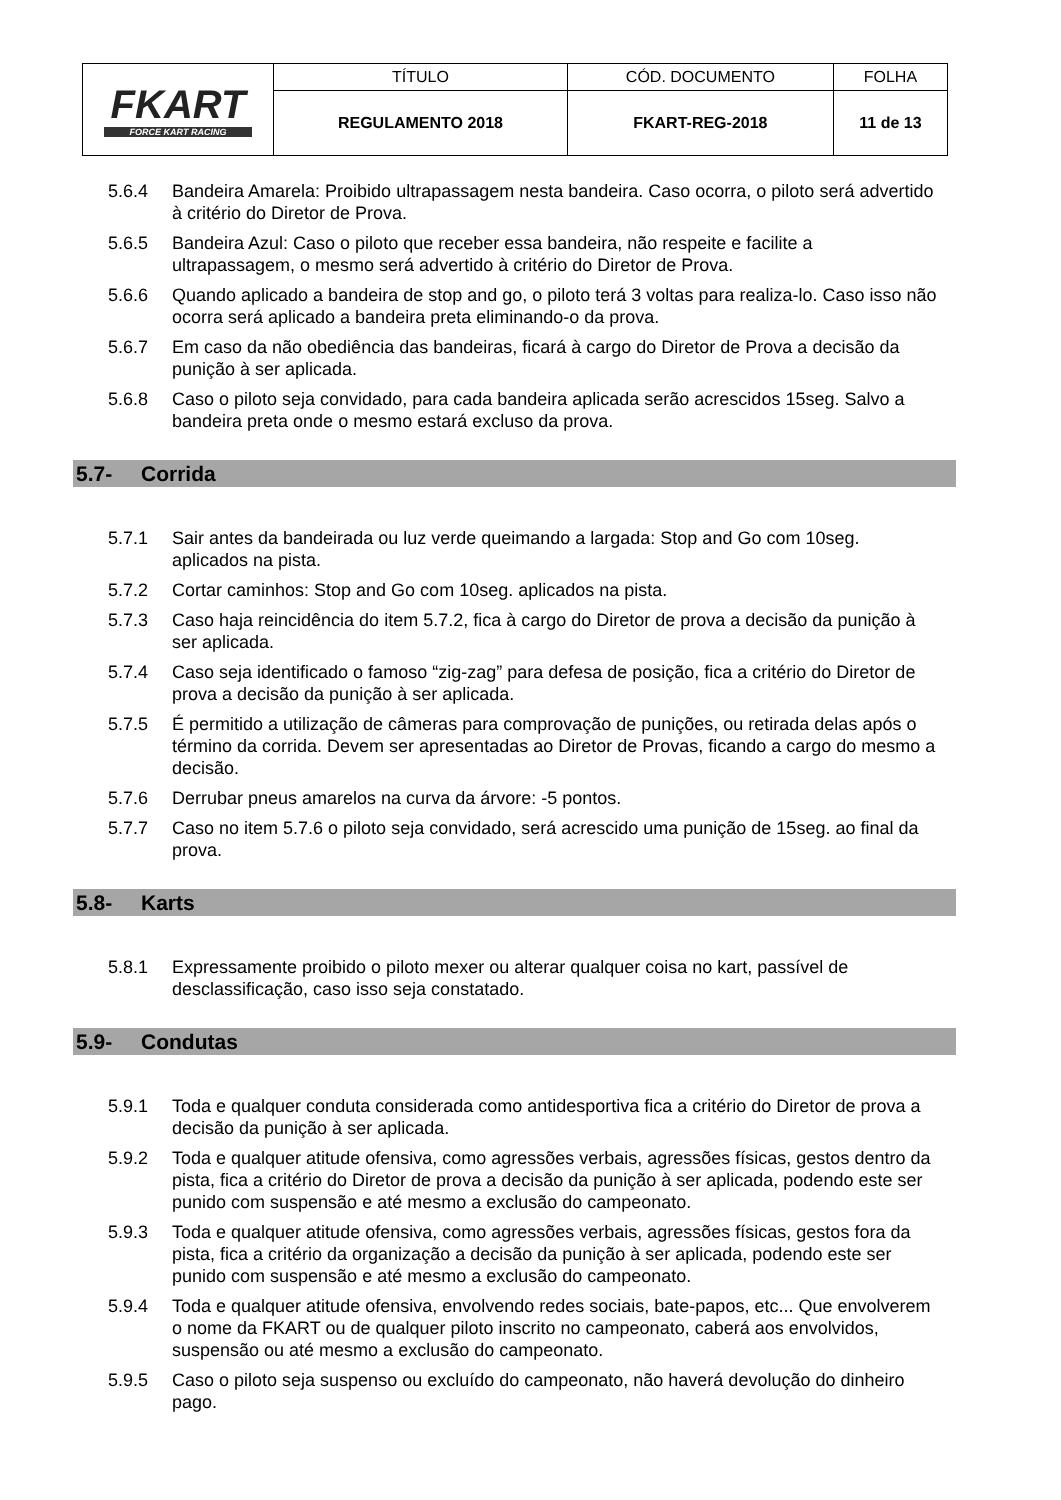| FKART FORCE KART RACING | TÍTULO | CÓD. DOCUMENTO | FOLHA |
| | REGULAMENTO 2018 | FKART-REG-2018 | 11 de 13 |
5.6.4 Bandeira Amarela: Proibido ultrapassagem nesta bandeira. Caso ocorra, o piloto será advertido à critério do Diretor de Prova.
5.6.5 Bandeira Azul: Caso o piloto que receber essa bandeira, não respeite e facilite a ultrapassagem, o mesmo será advertido à critério do Diretor de Prova.
5.6.6 Quando aplicado a bandeira de stop and go, o piloto terá 3 voltas para realiza-lo. Caso isso não ocorra será aplicado a bandeira preta eliminando-o da prova.
5.6.7 Em caso da não obediência das bandeiras, ficará à cargo do Diretor de Prova a decisão da punição à ser aplicada.
5.6.8 Caso o piloto seja convidado, para cada bandeira aplicada serão acrescidos 15seg. Salvo a bandeira preta onde o mesmo estará excluso da prova.
5.7- Corrida
5.7.1 Sair antes da bandeirada ou luz verde queimando a largada: Stop and Go com 10seg. aplicados na pista.
5.7.2 Cortar caminhos: Stop and Go com 10seg. aplicados na pista.
5.7.3 Caso haja reincidência do item 5.7.2, fica à cargo do Diretor de prova a decisão da punição à ser aplicada.
5.7.4 Caso seja identificado o famoso “zig-zag” para defesa de posição, fica a critério do Diretor de prova a decisão da punição à ser aplicada.
5.7.5 É permitido a utilização de câmeras para comprovação de punições, ou retirada delas após o término da corrida. Devem ser apresentadas ao Diretor de Provas, ficando a cargo do mesmo a decisão.
5.7.6 Derrubar pneus amarelos na curva da árvore: -5 pontos.
5.7.7 Caso no item 5.7.6 o piloto seja convidado, será acrescido uma punição de 15seg. ao final da prova.
5.8- Karts
5.8.1 Expressamente proibido o piloto mexer ou alterar qualquer coisa no kart, passível de desclassificação, caso isso seja constatado.
5.9- Condutas
5.9.1 Toda e qualquer conduta considerada como antidesportiva fica a critério do Diretor de prova a decisão da punição à ser aplicada.
5.9.2 Toda e qualquer atitude ofensiva, como agressões verbais, agressões físicas, gestos dentro da pista, fica a critério do Diretor de prova a decisão da punição à ser aplicada, podendo este ser punido com suspensão e até mesmo a exclusão do campeonato.
5.9.3 Toda e qualquer atitude ofensiva, como agressões verbais, agressões físicas, gestos fora da pista, fica a critério da organização a decisão da punição à ser aplicada, podendo este ser punido com suspensão e até mesmo a exclusão do campeonato.
5.9.4 Toda e qualquer atitude ofensiva, envolvendo redes sociais, bate-papos, etc... Que envolverem o nome da FKART ou de qualquer piloto inscrito no campeonato, caberá aos envolvidos, suspensão ou até mesmo a exclusão do campeonato.
5.9.5 Caso o piloto seja suspenso ou excluído do campeonato, não haverá devolução do dinheiro pago.